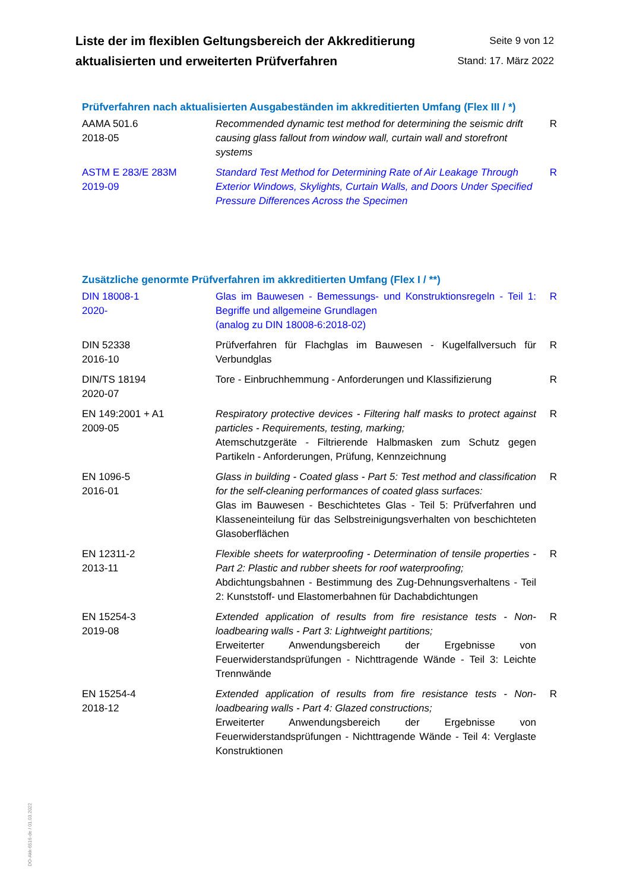Liste der im flexiblen Geltungsbereich der Akkreditierung
aktualisierten und erweiterten Prüfverfahren
Seite 9 von 12
Stand: 17. März 2022
Prüfverfahren nach aktualisierten Ausgabeständen im akkreditierten Umfang (Flex III / *)
| AAMA 501.6 2018-05 | Recommended dynamic test method for determining the seismic drift causing glass fallout from window wall, curtain wall and storefront systems | R |
| ASTM E 283/E 283M 2019-09 | Standard Test Method for Determining Rate of Air Leakage Through Exterior Windows, Skylights, Curtain Walls, and Doors Under Specified Pressure Differences Across the Specimen | R |
Zusätzliche genormte Prüfverfahren im akkreditierten Umfang (Flex I / **)
| DIN 18008-1 2020- | Glas im Bauwesen - Bemessungs- und Konstruktionsregeln - Teil 1: Begriffe und allgemeine Grundlagen (analog zu DIN 18008-6:2018-02) | R |
| DIN 52338 2016-10 | Prüfverfahren für Flachglas im Bauwesen - Kugelfallversuch für Verbundglas | R |
| DIN/TS 18194 2020-07 | Tore - Einbruchhemmung - Anforderungen und Klassifizierung | R |
| EN 149:2001 + A1 2009-05 | Respiratory protective devices - Filtering half masks to protect against particles - Requirements, testing, marking; Atemschutzgeräte - Filtrierende Halbmasken zum Schutz gegen Partikeln - Anforderungen, Prüfung, Kennzeichnung | R |
| EN 1096-5 2016-01 | Glass in building - Coated glass - Part 5: Test method and classification for the self-cleaning performances of coated glass surfaces: Glas im Bauwesen - Beschichtetes Glas - Teil 5: Prüfverfahren und Klasseneinteilung für das Selbstreinigungsverhalten von beschichteten Glasoberflächen | R |
| EN 12311-2 2013-11 | Flexible sheets for waterproofing - Determination of tensile properties - Part 2: Plastic and rubber sheets for roof waterproofing; Abdichtungsbahnen - Bestimmung des Zug-Dehnungsverhaltens - Teil 2: Kunststoff- und Elastomerbahnen für Dachabdichtungen | R |
| EN 15254-3 2019-08 | Extended application of results from fire resistance tests - Non-loadbearing walls - Part 3: Lightweight partitions; Erweiterter Anwendungsbereich der Ergebnisse von Feuerwiderstandsprüfungen - Nichttragende Wände - Teil 3: Leichte Trennwände | R |
| EN 15254-4 2018-12 | Extended application of results from fire resistance tests - Non-loadbearing walls - Part 4: Glazed constructions; Erweiterter Anwendungsbereich der Ergebnisse von Feuerwiderstandsprüfungen - Nichttragende Wände - Teil 4: Verglaste Konstruktionen | R |
DO-Akk-6516-de / 01.03.2022